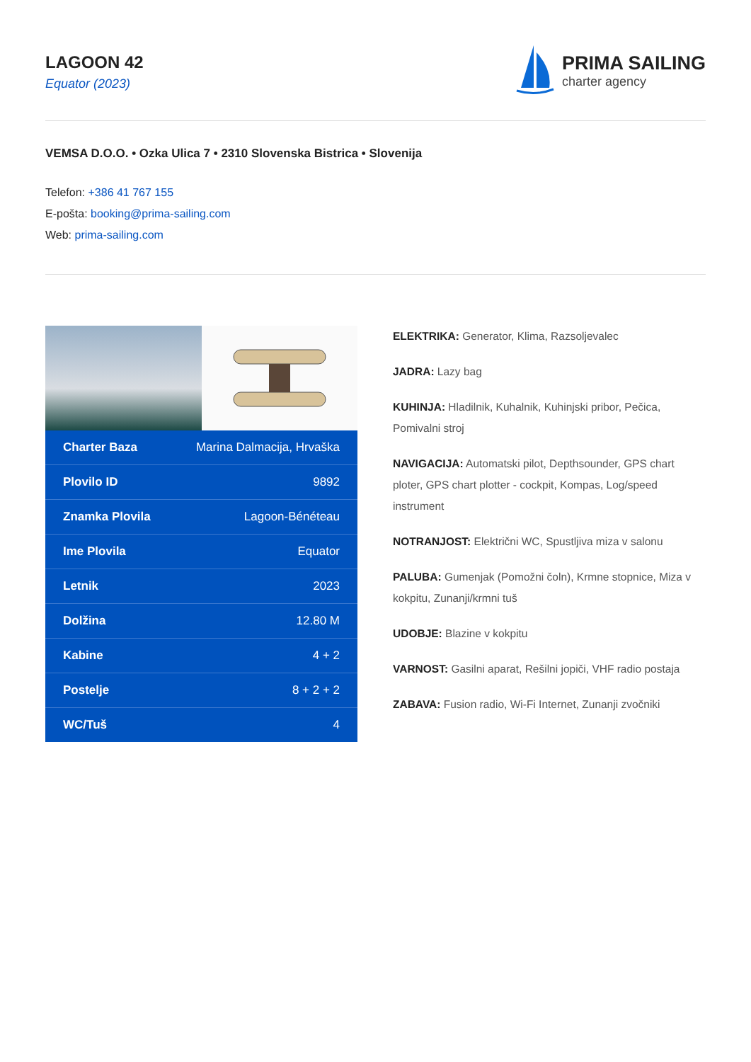LAGOON 42
Equator (2023)
PRIMA SAILING
charter agency
VEMSA D.O.O. • Ozka Ulica 7 • 2310 Slovenska Bistrica • Slovenija
Telefon: +386 41 767 155
E-pošta: booking@prima-sailing.com
Web: prima-sailing.com
| Charter Baza | Marina Dalmacija, Hrvaška |
| Plovilo ID | 9892 |
| Znamka Plovila | Lagoon-Bénéteau |
| Ime Plovila | Equator |
| Letnik | 2023 |
| Dolžina | 12.80 M |
| Kabine | 4 + 2 |
| Postelje | 8 + 2 + 2 |
| WC/Tuš | 4 |
ELEKTRIKA: Generator, Klima, Razsoljevalec
JADRA: Lazy bag
KUHINJA: Hladilnik, Kuhalnik, Kuhinjski pribor, Pečica, Pomivalni stroj
NAVIGACIJA: Automatski pilot, Depthsounder, GPS chart ploter, GPS chart plotter - cockpit, Kompas, Log/speed instrument
NOTRANJOST: Električni WC, Spustljiva miza v salonu
PALUBA: Gumenjak (Pomožni čoln), Krmne stopnice, Miza v kokpitu, Zunanji/krmni tuš
UDOBJE: Blazine v kokpitu
VARNOST: Gasilni aparat, Rešilni jopiči, VHF radio postaja
ZABAVA: Fusion radio, Wi-Fi Internet, Zunanji zvočniki